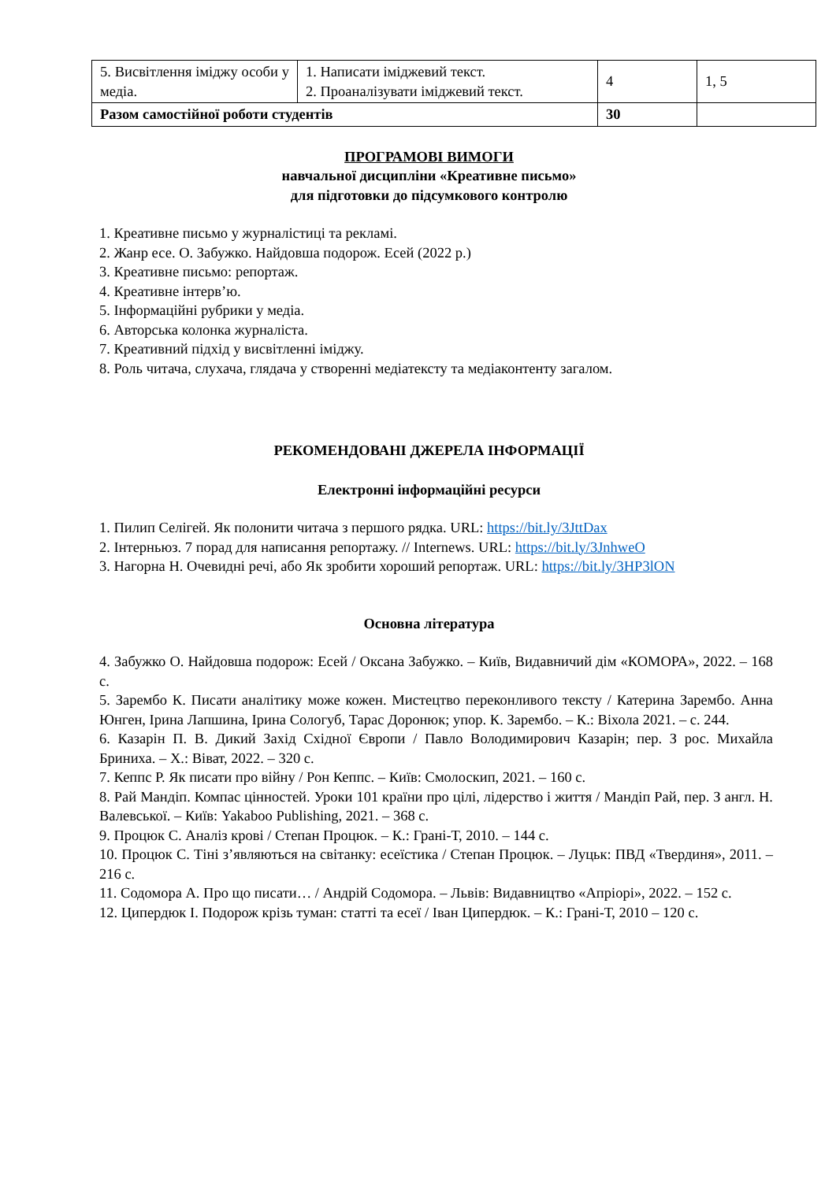| 5. Висвітлення іміджу особи у медіа. | 1. Написати іміджевий текст. 2. Проаналізувати іміджевий текст. | 4 | 1, 5 |
| Разом самостійної роботи студентів | | 30 | |
ПРОГРАМОВІ ВИМОГИ
навчальної дисципліни «Креативне письмо»
для підготовки до підсумкового контролю
1. Креативне письмо у журналістиці та рекламі.
2. Жанр есе. О. Забужко. Найдовша подорож. Есей (2022 р.)
3. Креативне письмо: репортаж.
4. Креативне інтерв’ю.
5. Інформаційні рубрики у медіа.
6. Авторська колонка журналіста.
7. Креативний підхід у висвітленні іміджу.
8. Роль читача, слухача, глядача у створенні медіатексту та медіаконтенту загалом.
РЕКОМЕНДОВАНІ ДЖЕРЕЛА ІНФОРМАЦІЇ
Електронні інформаційні ресурси
1. Пилип Селігей. Як полонити читача з першого рядка. URL: https://bit.ly/3JttDax
2. Інтерньюз. 7 порад для написання репортажу. // Internews. URL: https://bit.ly/3JnhweO
3. Нагорна Н. Очевидні речі, або Як зробити хороший репортаж. URL: https://bit.ly/3HP3lON
Основна література
4. Забужко О. Найдовша подорож: Есей / Оксана Забужко. – Київ, Видавничий дім «КОМОРА», 2022. – 168 с.
5. Зарембо К. Писати аналітику може кожен. Мистецтво переконливого тексту / Катерина Зарембо. Анна Юнген, Ірина Лапшина, Ірина Сологуб, Тарас Доронюк; упор. К. Зарембо. – К.: Віхола 2021. – с. 244.
6. Казарін П. В. Дикий Захід Східної Європи / Павло Володимирович Казарін; пер. З рос. Михайла Бриниха. – Х.: Віват, 2022. – 320 с.
7. Кеппс Р. Як писати про війну / Рон Кеппс. – Київ: Смолоскип, 2021. – 160 с.
8. Рай Мандіп. Компас цінностей. Уроки 101 країни про цілі, лідерство і життя / Мандіп Рай, пер. З англ. Н. Валевської. – Київ: Yakaboo Publishing, 2021. – 368 с.
9. Процюк С. Аналіз крові / Степан Процюк. – К.: Грані-Т, 2010. – 144 с.
10. Процюк С. Тіні з’являються на світанку: есеїстика / Степан Процюк. – Луцьк: ПВД «Твердиня», 2011. – 216 с.
11. Содомора А. Про що писати… / Андрій Содомора. – Львів: Видавництво «Апріорі», 2022. – 152 с.
12. Ципердюк І. Подорож крізь туман: статті та есеї / Іван Ципердюк. – К.: Грані-Т, 2010 – 120 с.